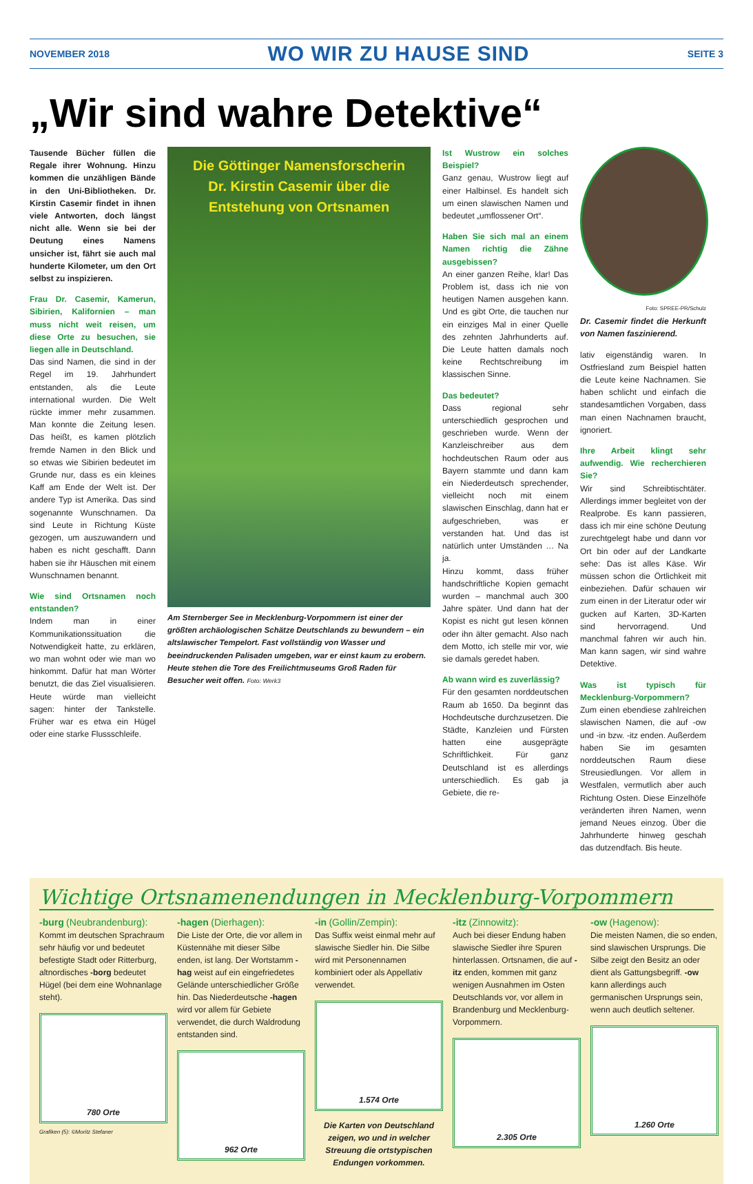NOVEMBER 2018 WO WIR ZU HAUSE SIND SEITE 3
„Wir sind wahre Detektive“
Tausende Bücher füllen die Regale ihrer Wohnung. Hinzu kommen die unzähligen Bände in den Uni-Bibliotheken. Dr. Kirstin Casemir findet in ihnen viele Antworten, doch längst nicht alle. Wenn sie bei der Deutung eines Namens unsicher ist, fährt sie auch mal hunderte Kilometer, um den Ort selbst zu inspizieren.
Frau Dr. Casemir, Kamerun, Sibirien, Kalifornien – man muss nicht weit reisen, um diese Orte zu besuchen, sie liegen alle in Deutschland.
Das sind Namen, die sind in der Regel im 19. Jahrhundert entstanden, als die Leute international wurden. Die Welt rückte immer mehr zusammen. Man konnte die Zeitung lesen. Das heißt, es kamen plötzlich fremde Namen in den Blick und so etwas wie Sibirien bedeutet im Grunde nur, dass es ein kleines Kaff am Ende der Welt ist. Der andere Typ ist Amerika. Das sind sogenannte Wunschnamen. Da sind Leute in Richtung Küste gezogen, um auszuwandern und haben es nicht geschafft. Dann haben sie ihr Häuschen mit einem Wunschnamen benannt.
Wie sind Ortsnamen noch entstanden?
Indem man in einer Kommunikationssituation die Notwendigkeit hatte, zu erklären, wo man wohnt oder wie man wo hinkommt. Dafür hat man Wörter benutzt, die das Ziel visualisieren. Heute würde man vielleicht sagen: hinter der Tankstelle. Früher war es etwa ein Hügel oder eine starke Flussschleife.
Die Göttinger Namensforscherin
Dr. Kirstin Casemir über die
Entstehung von Ortsnamen
Am Sternberger See in Mecklenburg-Vorpommern ist einer der größten archäologischen Schätze Deutschlands zu bewundern – ein altslawischer Tempelort. Fast vollständig von Wasser und beeindruckenden Palisaden umgeben, war er einst kaum zu erobern. Heute stehen die Tore des Freilichtmuseums Groß Raden für Besucher weit offen. Foto: Werk3
Ist Wustrow ein solches Beispiel?
Ganz genau, Wustrow liegt auf einer Halbinsel. Es handelt sich um einen slawischen Namen und bedeutet „umflossener Ort“.
Haben Sie sich mal an einem Namen richtig die Zähne ausgebissen?
An einer ganzen Reihe, klar! Das Problem ist, dass ich nie von heutigen Namen ausgehen kann. Und es gibt Orte, die tauchen nur ein einziges Mal in einer Quelle des zehnten Jahrhunderts auf. Die Leute hatten damals noch keine Rechtschreibung im klassischen Sinne.
Das bedeutet?
Dass regional sehr unterschiedlich gesprochen und geschrieben wurde. Wenn der Kanzleischreiber aus dem hochdeutschen Raum oder aus Bayern stammte und dann kam ein Niederdeutsch sprechender, vielleicht noch mit einem slawischen Einschlag, dann hat er aufgeschrieben, was er verstanden hat. Und das ist natürlich unter Umständen … Na ja.
Hinzu kommt, dass früher handschriftliche Kopien gemacht wurden – manchmal auch 300 Jahre später. Und dann hat der Kopist es nicht gut lesen können oder ihn älter gemacht. Also nach dem Motto, ich stelle mir vor, wie sie damals geredet haben.
Ab wann wird es zuverlässig?
Für den gesamten norddeutschen Raum ab 1650. Da beginnt das Hochdeutsche durchzusetzen. Die Städte, Kanzleien und Fürsten hatten eine ausgeprägte Schriftlichkeit. Für ganz Deutschland ist es allerdings unterschiedlich. Es gab ja Gebiete, die re-
Foto: SPREE-PR/Schulz
Dr. Casemir findet die Herkunft von Namen faszinierend.
lativ eigenständig waren. In Ostfriesland zum Beispiel hatten die Leute keine Nachnamen. Sie haben schlicht und einfach die standesamtlichen Vorgaben, dass man einen Nachnamen braucht, ignoriert.
Ihre Arbeit klingt sehr aufwendig. Wie recherchieren Sie?
Wir sind Schreibtischtäter. Allerdings immer begleitet von der Realprobe. Es kann passieren, dass ich mir eine schöne Deutung zurechtgelegt habe und dann vor Ort bin oder auf der Landkarte sehe: Das ist alles Käse. Wir müssen schon die Örtlichkeit mit einbeziehen. Dafür schauen wir zum einen in der Literatur oder wir gucken auf Karten, 3D-Karten sind hervorragend. Und manchmal fahren wir auch hin. Man kann sagen, wir sind wahre Detektive.
Was ist typisch für Mecklenburg-Vorpommern?
Zum einen ebendiese zahlreichen slawischen Namen, die auf -ow und -in bzw. -itz enden. Außerdem haben Sie im gesamten norddeutschen Raum diese Streusiedlungen. Vor allem in Westfalen, vermutlich aber auch Richtung Osten. Diese Einzelhöfe veränderten ihren Namen, wenn jemand Neues einzog. Über die Jahrhunderte hinweg geschah das dutzendfach. Bis heute.
Wichtige Ortsnamenendungen in Mecklenburg-Vorpommern
-burg (Neubrandenburg):
Kommt im deutschen Sprachraum sehr häufig vor und bedeutet befestigte Stadt oder Ritterburg, altnordisches -borg bedeutet Hügel (bei dem eine Wohnanlage steht).
780 Orte
Grafiken (5): ©Moritz Stefaner
-hagen (Dierhagen):
Die Liste der Orte, die vor allem in Küstennähe mit dieser Silbe enden, ist lang. Der Wortstamm -hag weist auf ein eingefriedetes Gelände unterschiedlicher Größe hin. Das Niederdeutsche -hagen wird vor allem für Gebiete verwendet, die durch Waldrodung entstanden sind.
962 Orte
-in (Gollin/Zempin):
Das Suffix weist einmal mehr auf slawische Siedler hin. Die Silbe wird mit Personennamen kombiniert oder als Appellativ verwendet.
1.574 Orte
Die Karten von Deutschland zeigen, wo und in welcher Streuung die ortstypischen Endungen vorkommen.
-itz (Zinnowitz):
Auch bei dieser Endung haben slawische Siedler ihre Spuren hinterlassen. Ortsnamen, die auf -itz enden, kommen mit ganz wenigen Ausnahmen im Osten Deutschlands vor, vor allem in Brandenburg und Mecklenburg-Vorpommern.
2.305 Orte
-ow (Hagenow):
Die meisten Namen, die so enden, sind slawischen Ursprungs. Die Silbe zeigt den Besitz an oder dient als Gattungsbegriff. -ow kann allerdings auch germanischen Ursprungs sein, wenn auch deutlich seltener.
1.260 Orte